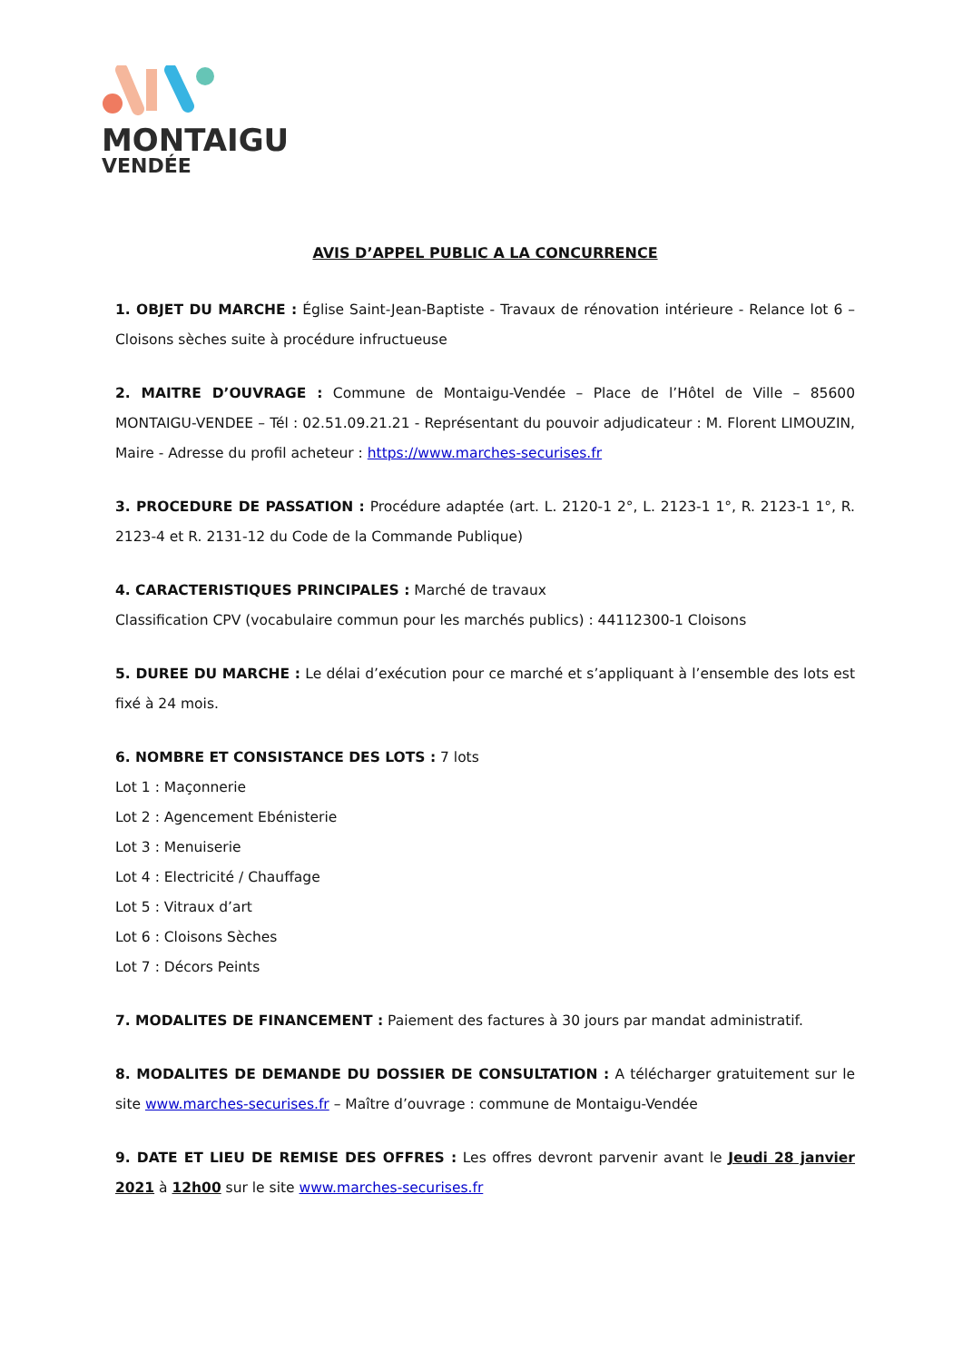MONTAIGU
VENDÉE
AVIS D’APPEL PUBLIC A LA CONCURRENCE
1. OBJET DU MARCHE : Église Saint-Jean-Baptiste - Travaux de rénovation intérieure - Relance lot 6 – Cloisons sèches suite à procédure infructueuse
2. MAITRE D’OUVRAGE : Commune de Montaigu-Vendée – Place de l’Hôtel de Ville – 85600 MONTAIGU-VENDEE – Tél : 02.51.09.21.21 - Représentant du pouvoir adjudicateur : M. Florent LIMOUZIN, Maire - Adresse du profil acheteur : https://www.marches-securises.fr
3. PROCEDURE DE PASSATION : Procédure adaptée (art. L. 2120-1 2°, L. 2123-1 1°, R. 2123-1 1°, R. 2123-4 et R. 2131-12 du Code de la Commande Publique)
4. CARACTERISTIQUES PRINCIPALES : Marché de travaux
Classification CPV (vocabulaire commun pour les marchés publics) : 44112300-1 Cloisons
5. DUREE DU MARCHE : Le délai d’exécution pour ce marché et s’appliquant à l’ensemble des lots est fixé à 24 mois.
6. NOMBRE ET CONSISTANCE DES LOTS : 7 lots
Lot 1 : Maçonnerie
Lot 2 : Agencement Ebénisterie
Lot 3 : Menuiserie
Lot 4 : Electricité / Chauffage
Lot 5 : Vitraux d’art
Lot 6 : Cloisons Sèches
Lot 7 : Décors Peints
7. MODALITES DE FINANCEMENT : Paiement des factures à 30 jours par mandat administratif.
8. MODALITES DE DEMANDE DU DOSSIER DE CONSULTATION : A télécharger gratuitement sur le site www.marches-securises.fr – Maître d’ouvrage : commune de Montaigu-Vendée
9. DATE ET LIEU DE REMISE DES OFFRES : Les offres devront parvenir avant le Jeudi 28 janvier 2021 à 12h00 sur le site www.marches-securises.fr